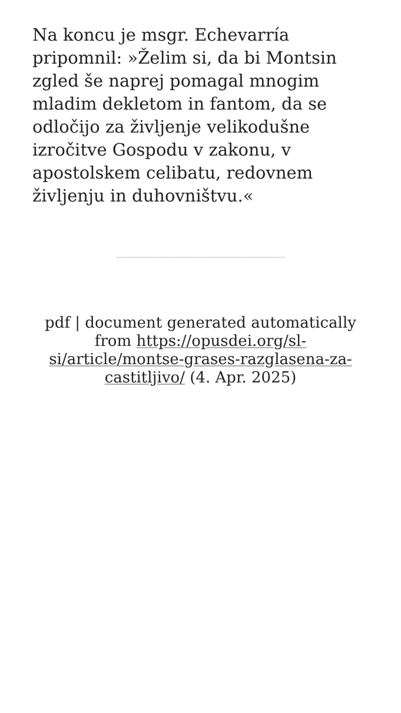Na koncu je msgr. Echevarría pripomnil: »Želim si, da bi Montsin zgled še naprej pomagal mnogim mladim dekletom in fantom, da se odločijo za življenje velikodušne izročitve Gospodu v zakonu, v apostolskem celibatu, redovnem življenju in duhovništvu.«
pdf | document generated automatically from https://opusdei.org/sl-si/article/montse-grases-razglasena-za-castitljivo/ (4. Apr. 2025)